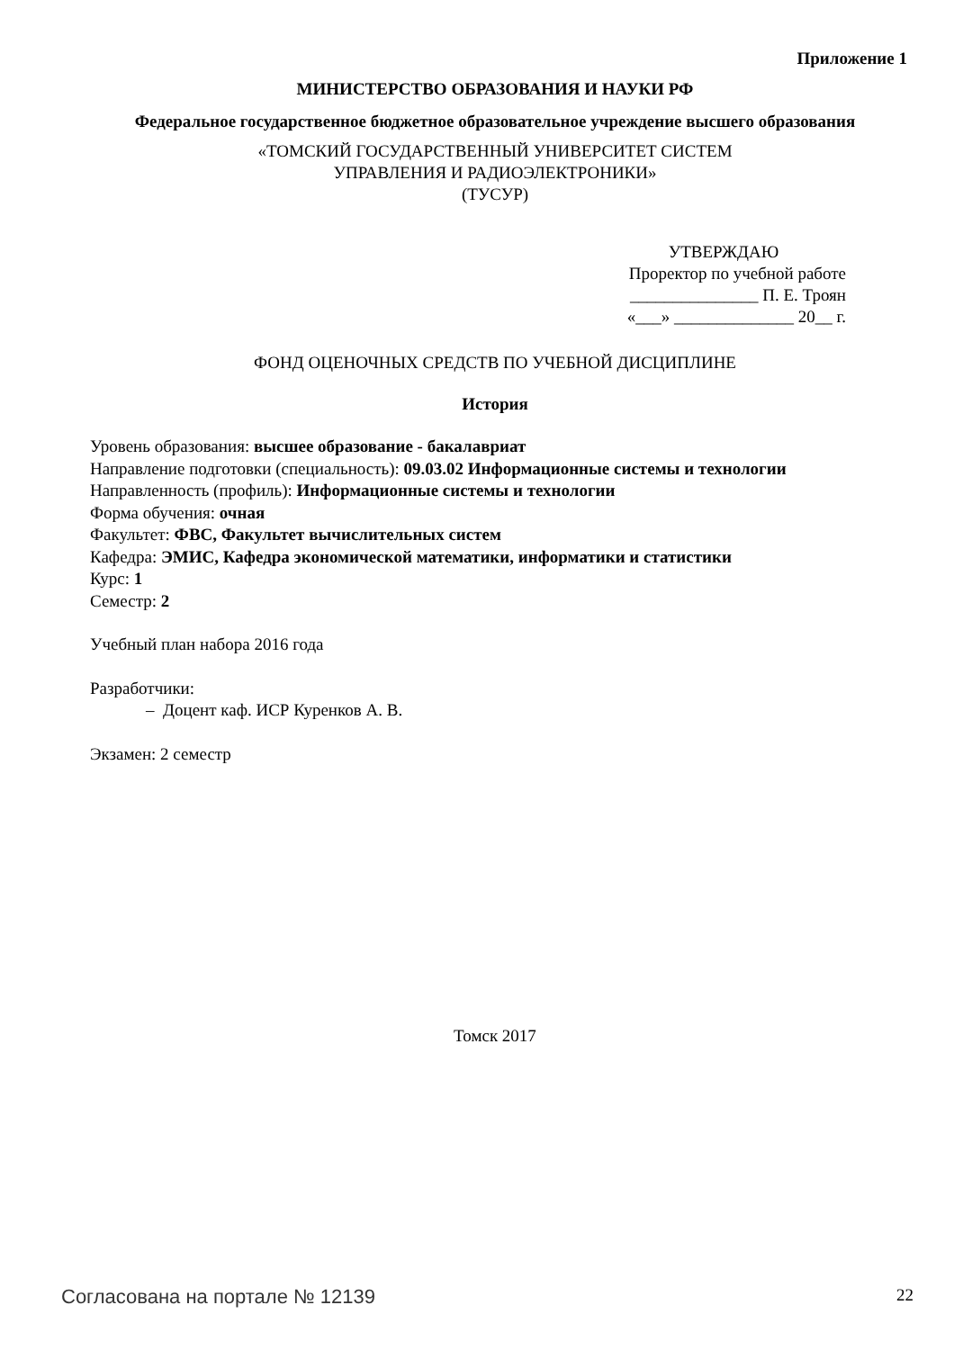Приложение 1
МИНИСТЕРСТВО ОБРАЗОВАНИЯ И НАУКИ РФ
Федеральное государственное бюджетное образовательное учреждение высшего образования
«ТОМСКИЙ ГОСУДАРСТВЕННЫЙ УНИВЕРСИТЕТ СИСТЕМ
УПРАВЛЕНИЯ И РАДИОЭЛЕКТРОНИКИ»
(ТУСУР)
УТВЕРЖДАЮ
Проректор по учебной работе
_______________ П. Е. Троян
«___» ______________ 20__ г.
ФОНД ОЦЕНОЧНЫХ СРЕДСТВ ПО УЧЕБНОЙ ДИСЦИПЛИНЕ
История
Уровень образования: высшее образование - бакалавриат
Направление подготовки (специальность): 09.03.02 Информационные системы и технологии
Направленность (профиль): Информационные системы и технологии
Форма обучения: очная
Факультет: ФВС, Факультет вычислительных систем
Кафедра: ЭМИС, Кафедра экономической математики, информатики и статистики
Курс: 1
Семестр: 2
Учебный план набора 2016 года
Разработчики:
– Доцент каф. ИСР Куренков А. В.
Экзамен: 2 семестр
Томск 2017
Согласована на портале № 12139 22